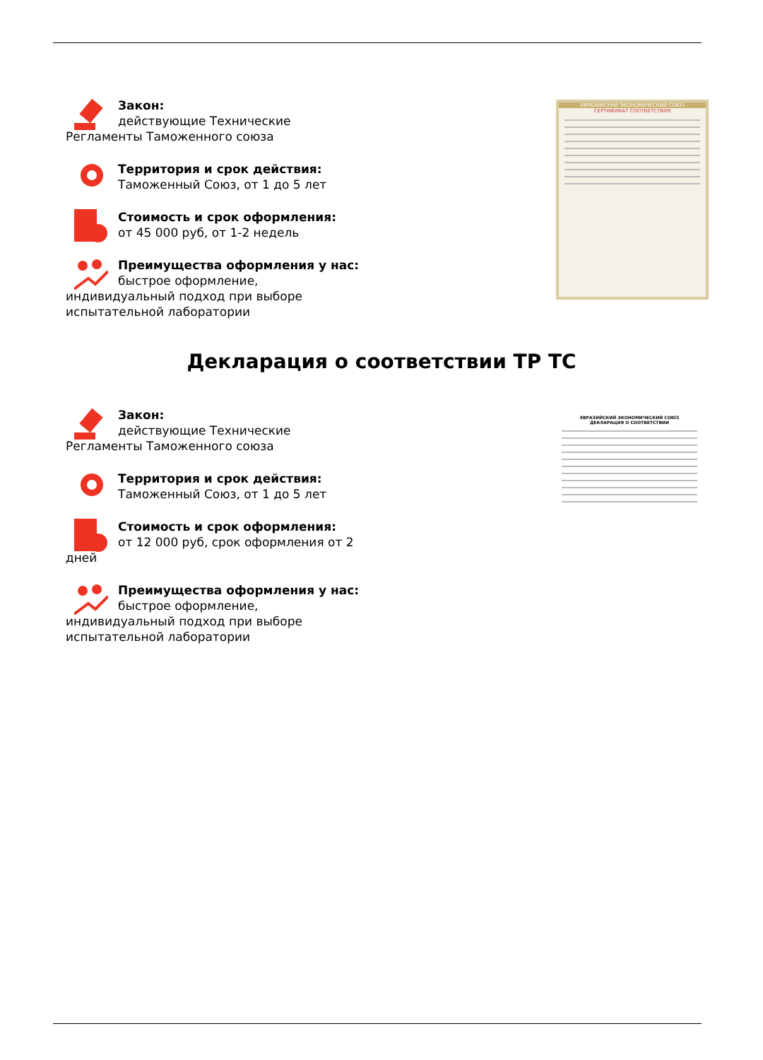Закон:
действующие Технические
Регламенты Таможенного союза
Территория и срок действия:
Таможенный Союз, от 1 до 5 лет
Стоимость и срок оформления:
от 45 000 руб, от 1-2 недель
Преимущества оформления у нас:
быстрое оформление,
индивидуальный подход при выборе испытательной лаборатории
ЕВРАЗИЙСКИЙ ЭКОНОМИЧЕСКИЙ СОЮЗ
СЕРТИФИКАТ СООТВЕТСТВИЯ
Декларация о соответствии ТР ТС
Закон:
действующие Технические
Регламенты Таможенного союза
Территория и срок действия:
Таможенный Союз, от 1 до 5 лет
Стоимость и срок оформления:
от 12 000 руб, срок оформления от 2
дней
Преимущества оформления у нас:
быстрое оформление,
индивидуальный подход при выборе испытательной лаборатории
ЕВРАЗИЙСКИЙ ЭКОНОМИЧЕСКИЙ СОЮЗ
ДЕКЛАРАЦИЯ О СООТВЕТСТВИИ